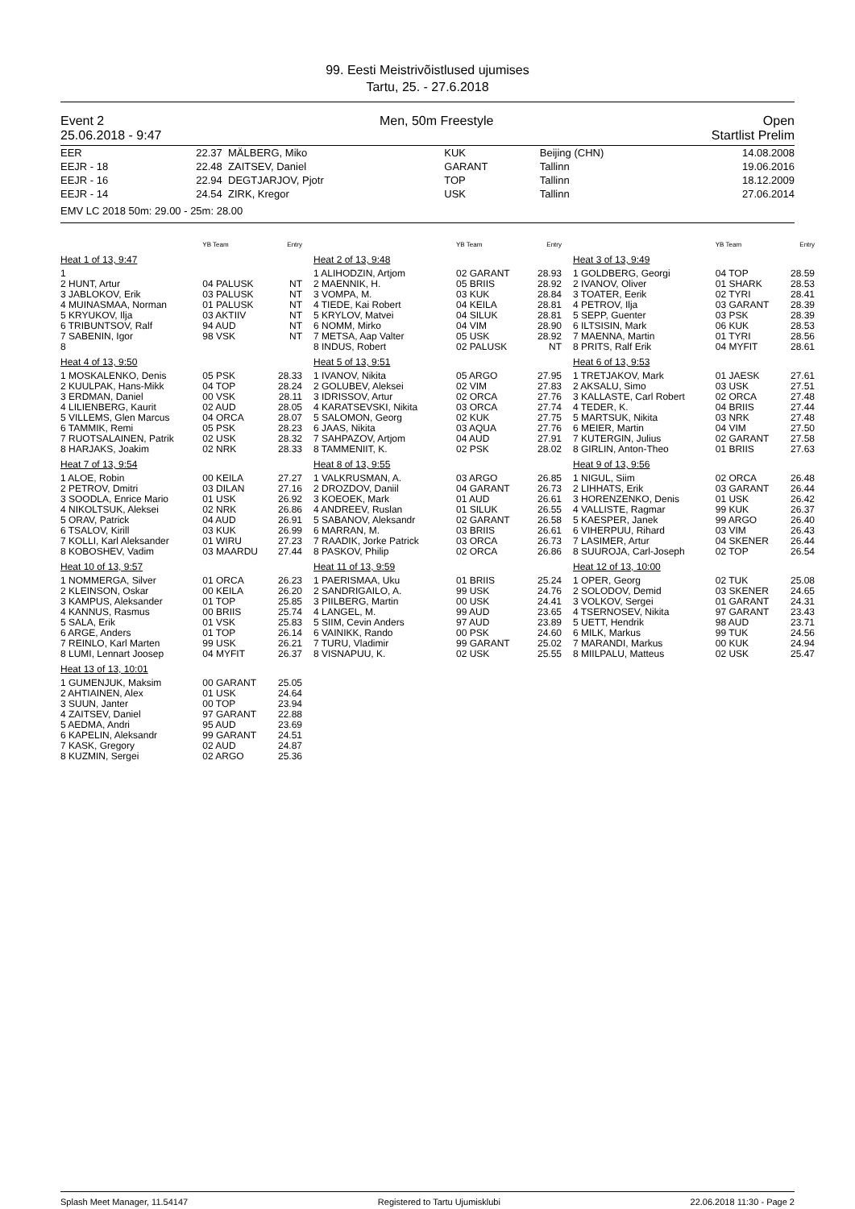99. Eesti Meistrivõistlused ujumises
Tartu, 25. - 27.6.2018
Event 2
25.06.2018 - 9:47 Men, 50m Freestyle Open
Startlist Prelim
| EER | 22.37 | MÄLBERG, Miko | KUK | Beijing (CHN) | 14.08.2008 |
| EEJR - 18 | 22.48 | ZAITSEV, Daniel | GARANT | Tallinn | 19.06.2016 |
| EEJR - 16 | 22.94 | DEGTJARJOV, Pjotr | TOP | Tallinn | 18.12.2009 |
| EEJR - 14 | 24.54 | ZIRK, Kregor | USK | Tallinn | 27.06.2014 |
| EMV LC 2018 50m: 29.00 - 25m: 28.00 | | | | | |
| | YB Team | Entry |
| Heat 1 of 13, 9:47 | | |
| 1 | | |
| 2 HUNT, Artur | 04 PALUSK | NT |
| 3 JABLOKOV, Erik | 03 PALUSK | NT |
| 4 MUINASMAA, Norman | 01 PALUSK | NT |
| 5 KRYUKOV, Ilja | 03 AKTIIV | NT |
| 6 TRIBUNTSOV, Ralf | 94 AUD | NT |
| 7 SABENIN, Igor | 98 VSK | NT |
| 8 | | |
| Heat 4 of 13, 9:50 | | |
| 1 MOSKALENKO, Denis | 05 PSK | 28.33 |
| 2 KUULPAK, Hans-Mikk | 04 TOP | 28.24 |
| 3 ERDMAN, Daniel | 00 VSK | 28.11 |
| 4 LILIENBERG, Kaurit | 02 AUD | 28.05 |
| 5 VILLEMS, Glen Marcus | 04 ORCA | 28.07 |
| 6 TAMMIK, Remi | 05 PSK | 28.23 |
| 7 RUOTSALAINEN, Patrik | 02 USK | 28.32 |
| 8 HARJAKS, Joakim | 02 NRK | 28.33 |
| Heat 7 of 13, 9:54 | | |
| 1 ALOE, Robin | 00 KEILA | 27.27 |
| 2 PETROV, Dmitri | 03 DILAN | 27.16 |
| 3 SOODLA, Enrice Mario | 01 USK | 26.92 |
| 4 NIKOLTSUK, Aleksei | 02 NRK | 26.86 |
| 5 ORAV, Patrick | 04 AUD | 26.91 |
| 6 TSALOV, Kirill | 03 KUK | 26.99 |
| 7 KOLLI, Karl Aleksander | 01 WIRU | 27.23 |
| 8 KOBOSHEV, Vadim | 03 MAARDU | 27.44 |
| Heat 10 of 13, 9:57 | | |
| 1 NOMMERGA, Silver | 01 ORCA | 26.23 |
| 2 KLEINSON, Oskar | 00 KEILA | 26.20 |
| 3 KAMPUS, Aleksander | 01 TOP | 25.85 |
| 4 KANNUS, Rasmus | 00 BRIIS | 25.74 |
| 5 SALA, Erik | 01 VSK | 25.83 |
| 6 ARGE, Anders | 01 TOP | 26.14 |
| 7 REINLO, Karl Marten | 99 USK | 26.21 |
| 8 LUMI, Lennart Joosep | 04 MYFIT | 26.37 |
| Heat 13 of 13, 10:01 | | |
| 1 GUMENJUK, Maksim | 00 GARANT | 25.05 |
| 2 AHTIAINEN, Alex | 01 USK | 24.64 |
| 3 SUUN, Janter | 00 TOP | 23.94 |
| 4 ZAITSEV, Daniel | 97 GARANT | 22.88 |
| 5 AEDMA, Andri | 95 AUD | 23.69 |
| 6 KAPELIN, Aleksandr | 99 GARANT | 24.51 |
| 7 KASK, Gregory | 02 AUD | 24.87 |
| 8 KUZMIN, Sergei | 02 ARGO | 25.36 |
| | YB Team | Entry |
| Heat 2 of 13, 9:48 | | |
| 1 ALIHODZIN, Artjom | 02 GARANT | 28.93 |
| 2 MAENNIK, H. | 05 BRIIS | 28.92 |
| 3 VOMPA, M. | 03 KUK | 28.84 |
| 4 TIEDE, Kai Robert | 04 KEILA | 28.81 |
| 5 KRYLOV, Matvei | 04 SILUK | 28.81 |
| 6 NOMM, Mirko | 04 VIM | 28.90 |
| 7 METSA, Aap Valter | 05 USK | 28.92 |
| 8 INDUS, Robert | 02 PALUSK | NT |
| Heat 5 of 13, 9:51 | | |
| 1 IVANOV, Nikita | 05 ARGO | 27.95 |
| 2 GOLUBEV, Aleksei | 02 VIM | 27.83 |
| 3 IDRISSOV, Artur | 02 ORCA | 27.76 |
| 4 KARATSEVSKI, Nikita | 03 ORCA | 27.74 |
| 5 SALOMON, Georg | 02 KUK | 27.75 |
| 6 JAAS, Nikita | 03 AQUA | 27.76 |
| 7 SAHPAZOV, Artjom | 04 AUD | 27.91 |
| 8 TAMMENIIT, K. | 02 PSK | 28.02 |
| Heat 8 of 13, 9:55 | | |
| 1 VALKRUSMAN, A. | 03 ARGO | 26.85 |
| 2 DROZDOV, Daniil | 04 GARANT | 26.73 |
| 3 KOEOEK, Mark | 01 AUD | 26.61 |
| 4 ANDREEV, Ruslan | 01 SILUK | 26.55 |
| 5 SABANOV, Aleksandr | 02 GARANT | 26.58 |
| 6 MARRAN, M. | 03 BRIIS | 26.61 |
| 7 RAADIK, Jorke Patrick | 03 ORCA | 26.73 |
| 8 PASKOV, Philip | 02 ORCA | 26.86 |
| Heat 11 of 13, 9:59 | | |
| 1 PAERISMAA, Uku | 01 BRIIS | 25.24 |
| 2 SANDRIGAILO, A. | 99 USK | 24.76 |
| 3 PIILBERG, Martin | 00 USK | 24.41 |
| 4 LANGEL, M. | 99 AUD | 23.65 |
| 5 SIIM, Cevin Anders | 97 AUD | 23.89 |
| 6 VAINIKK, Rando | 00 PSK | 24.60 |
| 7 TURU, Vladimir | 99 GARANT | 25.02 |
| 8 VISNAPUU, K. | 02 USK | 25.55 |
| | YB Team | Entry |
| Heat 3 of 13, 9:49 | | |
| 1 GOLDBERG, Georgi | 04 TOP | 28.59 |
| 2 IVANOV, Oliver | 01 SHARK | 28.53 |
| 3 TOATER, Eerik | 02 TYRI | 28.41 |
| 4 PETROV, Ilja | 03 GARANT | 28.39 |
| 5 SEPP, Guenter | 03 PSK | 28.39 |
| 6 ILTSISIN, Mark | 06 KUK | 28.53 |
| 7 MAENNA, Martin | 01 TYRI | 28.56 |
| 8 PRITS, Ralf Erik | 04 MYFIT | 28.61 |
| Heat 6 of 13, 9:53 | | |
| 1 TRETJAKOV, Mark | 01 JAESK | 27.61 |
| 2 AKSALU, Simo | 03 USK | 27.51 |
| 3 KALLASTE, Carl Robert | 02 ORCA | 27.48 |
| 4 TEDER, K. | 04 BRIIS | 27.44 |
| 5 MARTSUK, Nikita | 03 NRK | 27.48 |
| 6 MEIER, Martin | 04 VIM | 27.50 |
| 7 KUTERGIN, Julius | 02 GARANT | 27.58 |
| 8 GIRLIN, Anton-Theo | 01 BRIIS | 27.63 |
| Heat 9 of 13, 9:56 | | |
| 1 NIGUL, Siim | 02 ORCA | 26.48 |
| 2 LIHHATS, Erik | 03 GARANT | 26.44 |
| 3 HORENZENKO, Denis | 01 USK | 26.42 |
| 4 VALLISTE, Ragmar | 99 KUK | 26.37 |
| 5 KAESPER, Janek | 99 ARGO | 26.40 |
| 6 VIHERPUU, Rihard | 03 VIM | 26.43 |
| 7 LASIMER, Artur | 04 SKENER | 26.44 |
| 8 SUUROJA, Carl-Joseph | 02 TOP | 26.54 |
| Heat 12 of 13, 10:00 | | |
| 1 OPER, Georg | 02 TUK | 25.08 |
| 2 SOLODOV, Demid | 03 SKENER | 24.65 |
| 3 VOLKOV, Sergei | 01 GARANT | 24.31 |
| 4 TSERNOSEV, Nikita | 97 GARANT | 23.43 |
| 5 UETT, Hendrik | 98 AUD | 23.71 |
| 6 MILK, Markus | 99 TUK | 24.56 |
| 7 MARANDI, Markus | 00 KUK | 24.94 |
| 8 MIILPALU, Matteus | 02 USK | 25.47 |
Splash Meet Manager, 11.54147 Registered to Tartu Ujumisklubi 22.06.2018 11:30 - Page 2